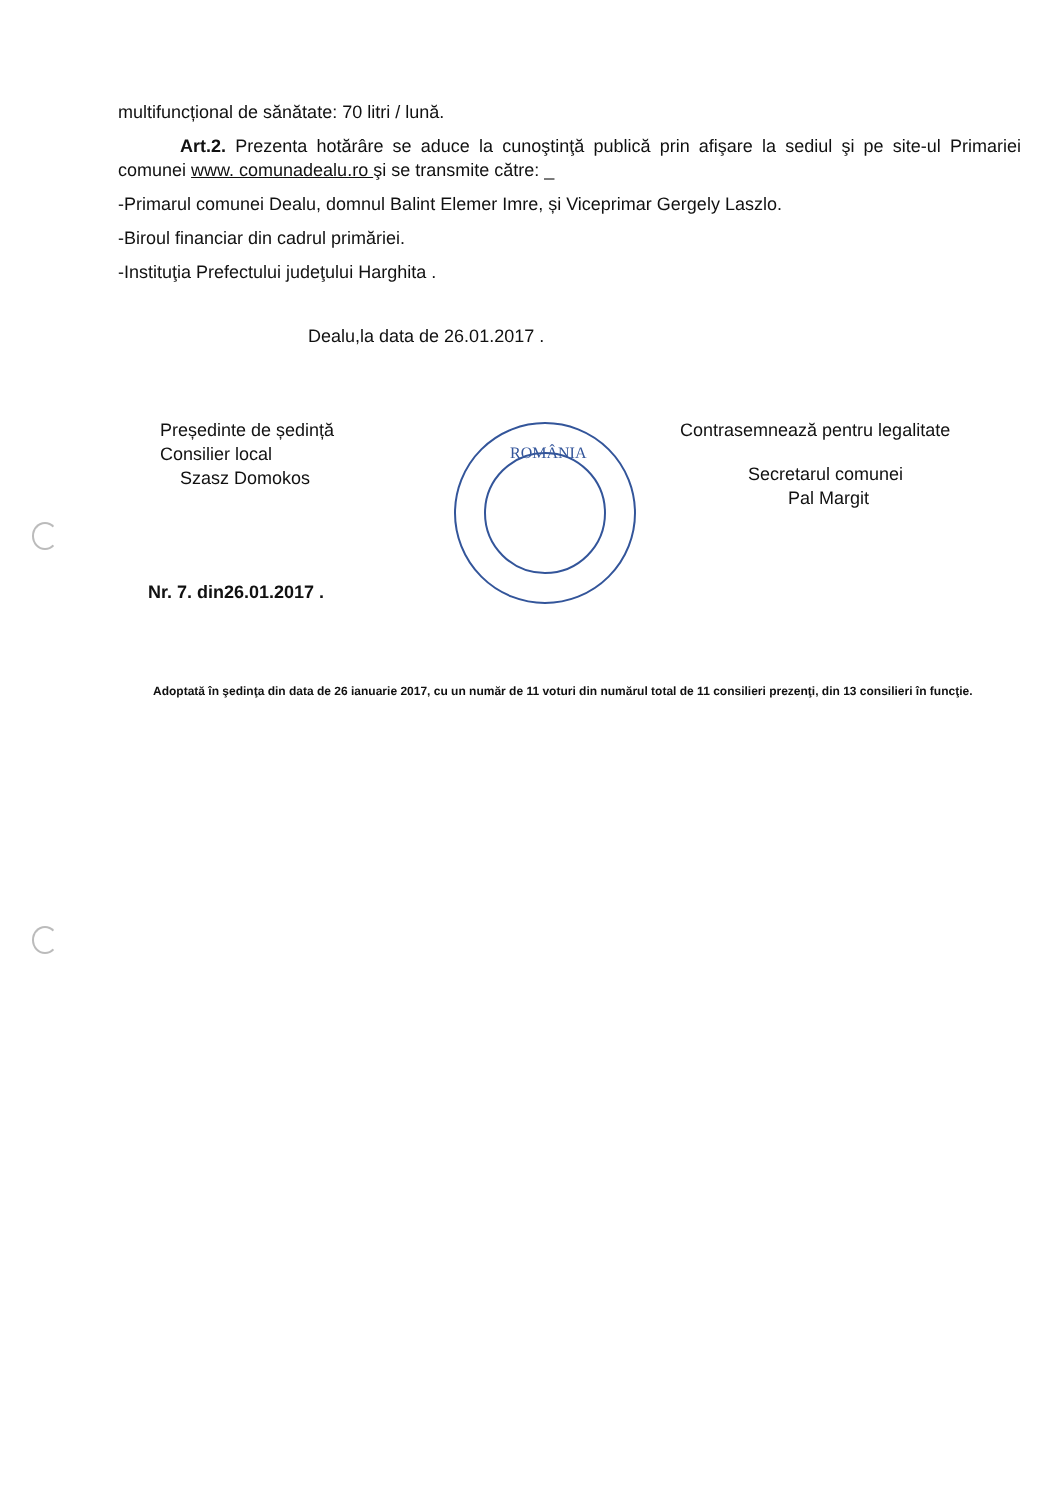multifuncțional de sănătate: 70 litri / lună.
Art.2. Prezenta hotărâre se aduce la cunoştinţă publică prin afişare la sediul şi pe site-ul Primariei comunei www. comunadealu.ro şi se transmite către: _
-Primarul comunei Dealu, domnul Balint Elemer Imre, și Viceprimar Gergely Laszlo.
-Biroul financiar din cadrul primăriei.
-Instituţia Prefectului judeţului Harghita .
Dealu,la data de 26.01.2017 .
Președinte de ședință
Consilier local
Szasz Domokos
Nr. 7. din26.01.2017 .
ROMÂNIA
Contrasemnează pentru legalitate
Secretarul comunei
Pal Margit
Adoptată în şedinţa din data de 26 ianuarie 2017, cu un număr de 11 voturi din numărul total de 11 consilieri prezenţi, din 13 consilieri în funcţie.